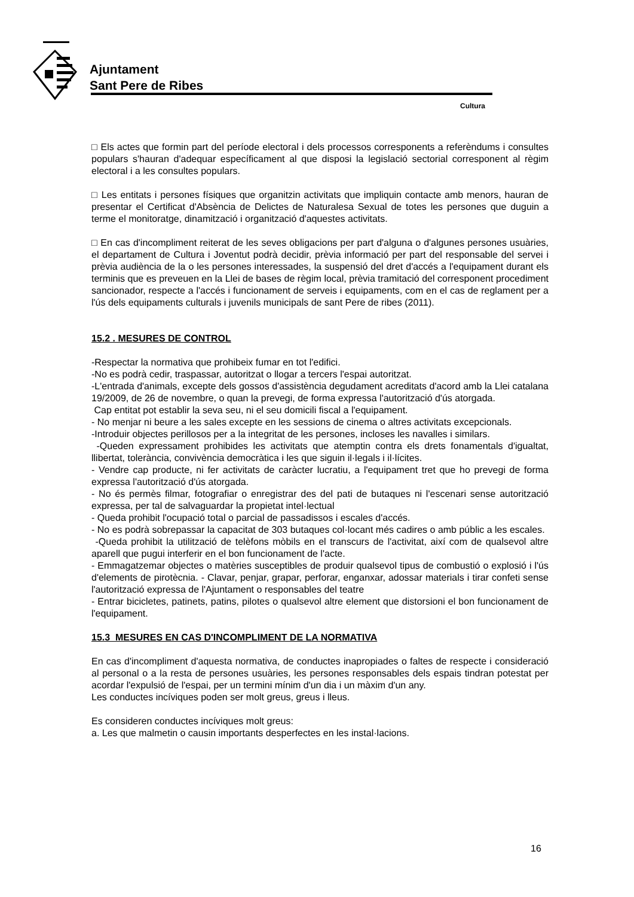Ajuntament
Sant Pere de Ribes
Cultura
□ Els actes que formin part del període electoral i dels processos corresponents a referèndums i consultes populars s'hauran d'adequar específicament al que disposi la legislació sectorial corresponent al règim electoral i a les consultes populars.
□ Les entitats i persones físiques que organitzin activitats que impliquin contacte amb menors, hauran de presentar el Certificat d'Absència de Delictes de Naturalesa Sexual de totes les persones que duguin a terme el monitoratge, dinamització i organització d'aquestes activitats.
□ En cas d'incompliment reiterat de les seves obligacions per part d'alguna o d'algunes persones usuàries, el departament de Cultura i Joventut podrà decidir, prèvia informació per part del responsable del servei i prèvia audiència de la o les persones interessades, la suspensió del dret d'accés a l'equipament durant els terminis que es preveuen en la Llei de bases de règim local, prèvia tramitació del corresponent procediment sancionador, respecte a l'accés i funcionament de serveis i equipaments, com en el cas de reglament per a l'ús dels equipaments culturals i juvenils municipals de sant Pere de ribes (2011).
15.2 . MESURES DE CONTROL
-Respectar la normativa que prohibeix fumar en tot l'edifici.
-No es podrà cedir, traspassar, autoritzat o llogar a tercers l'espai autoritzat.
-L'entrada d'animals, excepte dels gossos d'assistència degudament acreditats d'acord amb la Llei catalana 19/2009, de 26 de novembre, o quan la prevegi, de forma expressa l'autorització d'ús atorgada.
Cap entitat pot establir la seva seu, ni el seu domicili fiscal a l'equipament.
- No menjar ni beure a les sales excepte en les sessions de cinema o altres activitats excepcionals.
-Introduir objectes perillosos per a la integritat de les persones, incloses les navalles i similars.
-Queden expressament prohibides les activitats que atemptin contra els drets fonamentals d'igualtat, llibertat, tolerància, convivència democràtica i les que siguin il·legals i il·lícites.
- Vendre cap producte, ni fer activitats de caràcter lucratiu, a l'equipament tret que ho prevegi de forma expressa l'autorització d'ús atorgada.
- No és permès filmar, fotografiar o enregistrar des del pati de butaques ni l'escenari sense autorització expressa, per tal de salvaguardar la propietat intel·lectual
- Queda prohibit l'ocupació total o parcial de passadissos i escales d'accés.
- No es podrà sobrepassar la capacitat de 303 butaques col·locant més cadires o amb públic a les escales.
-Queda prohibit la utilització de telèfons mòbils en el transcurs de l'activitat, així com de qualsevol altre aparell que pugui interferir en el bon funcionament de l'acte.
- Emmagatzemar objectes o matèries susceptibles de produir qualsevol tipus de combustió o explosió i l'ús d'elements de pirotècnia. - Clavar, penjar, grapar, perforar, enganxar, adossar materials i tirar confeti sense l'autorització expressa de l'Ajuntament o responsables del teatre
- Entrar bicicletes, patinets, patins, pilotes o qualsevol altre element que distorsioni el bon funcionament de l'equipament.
15.3 MESURES EN CAS D'INCOMPLIMENT DE LA NORMATIVA
En cas d'incompliment d'aquesta normativa, de conductes inapropiades o faltes de respecte i consideració al personal o a la resta de persones usuàries, les persones responsables dels espais tindran potestat per acordar l'expulsió de l'espai, per un termini mínim d'un dia i un màxim d'un any.
Les conductes incíviques poden ser molt greus, greus i lleus.
Es consideren conductes incíviques molt greus:
a. Les que malmetin o causin importants desperfectes en les instal·lacions.
16